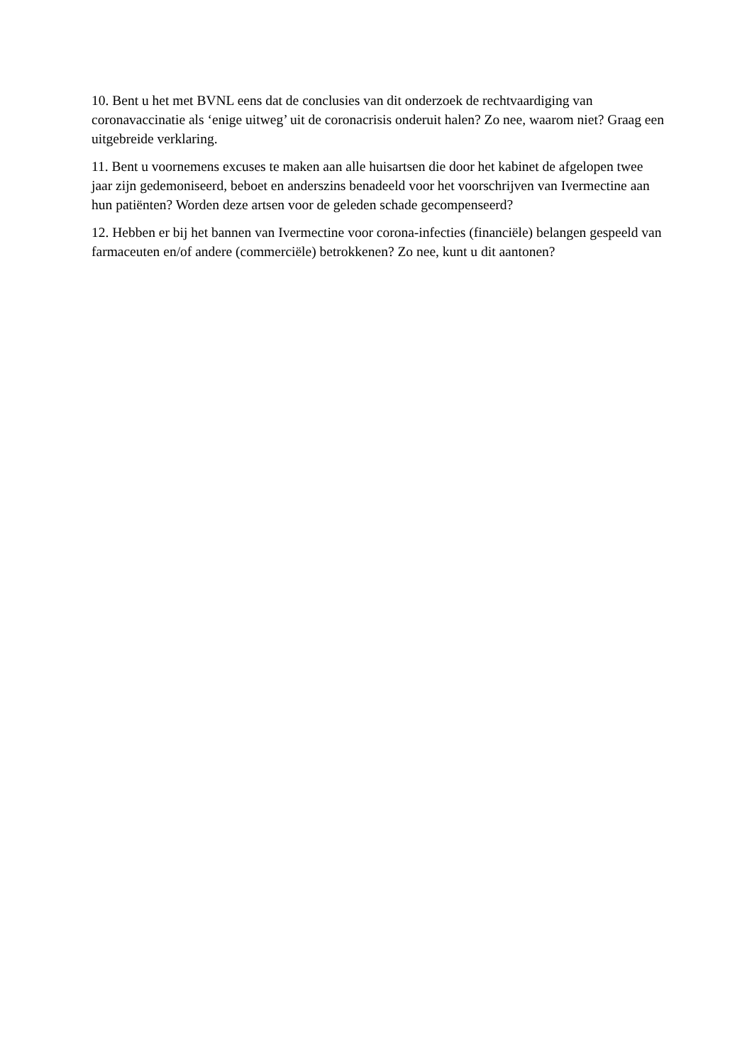10. Bent u het met BVNL eens dat de conclusies van dit onderzoek de rechtvaardiging van coronavaccinatie als ‘enige uitweg’ uit de coronacrisis onderuit halen? Zo nee, waarom niet? Graag een uitgebreide verklaring.
11. Bent u voornemens excuses te maken aan alle huisartsen die door het kabinet de afgelopen twee jaar zijn gedemoniseerd, beboet en anderszins benadeeld voor het voorschrijven van Ivermectine aan hun patiënten? Worden deze artsen voor de geleden schade gecompenseerd?
12. Hebben er bij het bannen van Ivermectine voor corona-infecties (financiële) belangen gespeeld van farmaceuten en/of andere (commerciële) betrokkenen? Zo nee, kunt u dit aantonen?